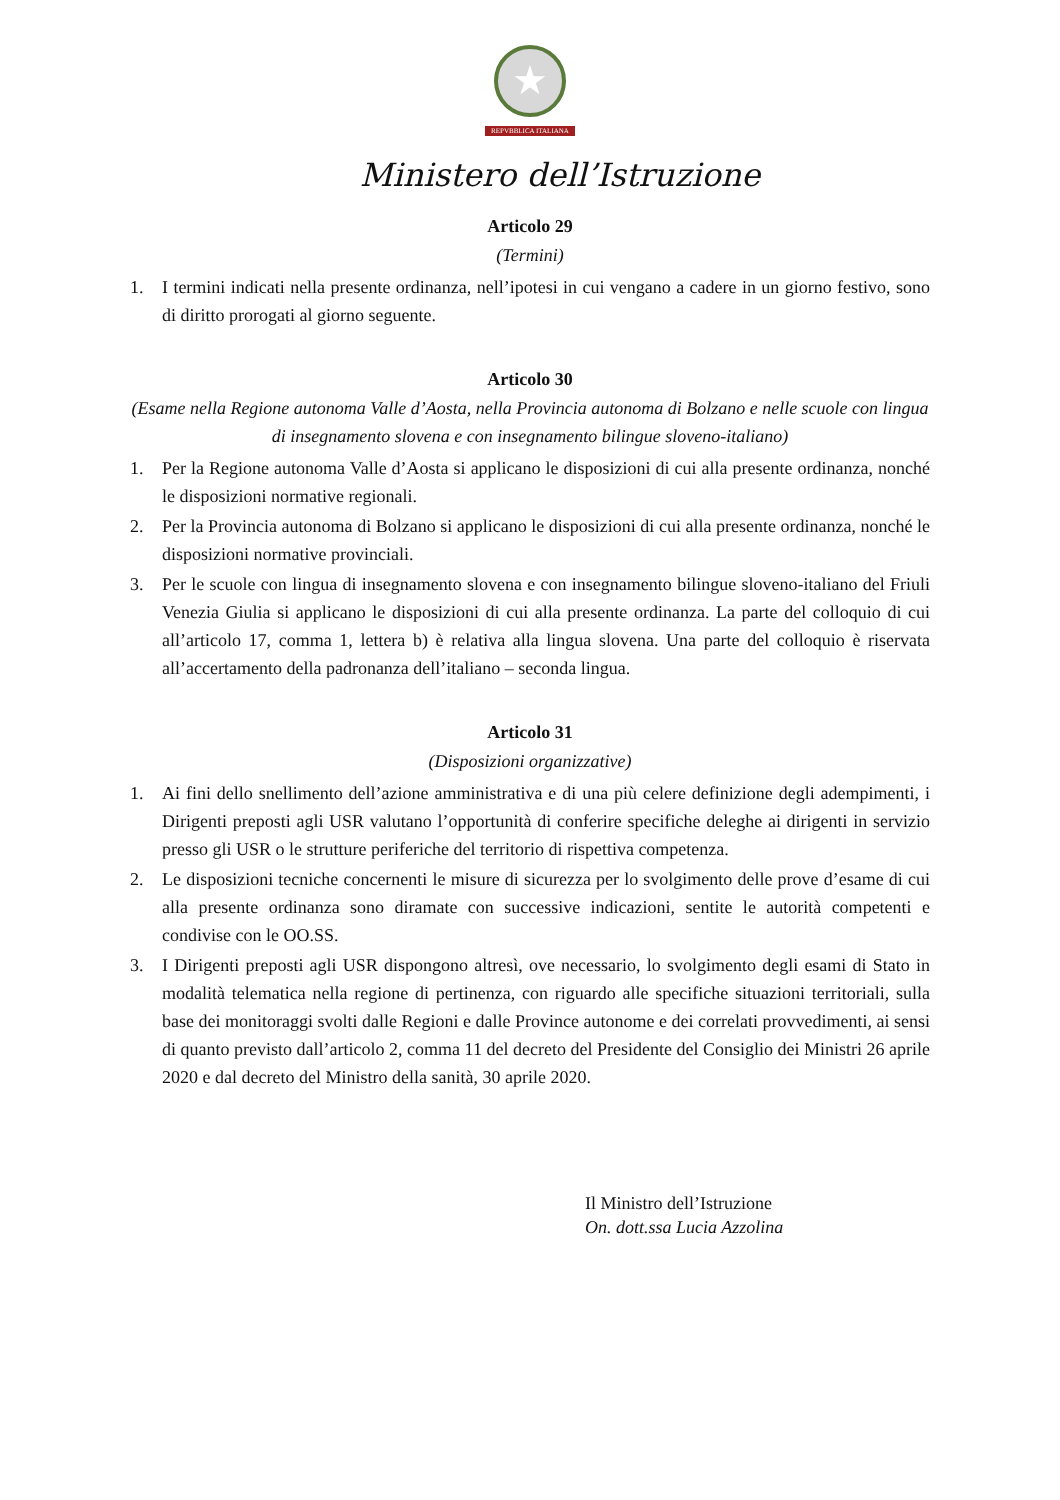★
REPVBBLICA ITALIANA
Ministero dell’Istruzione
Articolo 29
(Termini)
1. I termini indicati nella presente ordinanza, nell’ipotesi in cui vengano a cadere in un giorno festivo, sono di diritto prorogati al giorno seguente.
Articolo 30
(Esame nella Regione autonoma Valle d’Aosta, nella Provincia autonoma di Bolzano e nelle scuole con lingua di insegnamento slovena e con insegnamento bilingue sloveno-italiano)
1. Per la Regione autonoma Valle d’Aosta si applicano le disposizioni di cui alla presente ordinanza, nonché le disposizioni normative regionali.
2. Per la Provincia autonoma di Bolzano si applicano le disposizioni di cui alla presente ordinanza, nonché le disposizioni normative provinciali.
3. Per le scuole con lingua di insegnamento slovena e con insegnamento bilingue sloveno-italiano del Friuli Venezia Giulia si applicano le disposizioni di cui alla presente ordinanza. La parte del colloquio di cui all’articolo 17, comma 1, lettera b) è relativa alla lingua slovena. Una parte del colloquio è riservata all’accertamento della padronanza dell’italiano – seconda lingua.
Articolo 31
(Disposizioni organizzative)
1. Ai fini dello snellimento dell’azione amministrativa e di una più celere definizione degli adempimenti, i Dirigenti preposti agli USR valutano l’opportunità di conferire specifiche deleghe ai dirigenti in servizio presso gli USR o le strutture periferiche del territorio di rispettiva competenza.
2. Le disposizioni tecniche concernenti le misure di sicurezza per lo svolgimento delle prove d’esame di cui alla presente ordinanza sono diramate con successive indicazioni, sentite le autorità competenti e condivise con le OO.SS.
3. I Dirigenti preposti agli USR dispongono altresì, ove necessario, lo svolgimento degli esami di Stato in modalità telematica nella regione di pertinenza, con riguardo alle specifiche situazioni territoriali, sulla base dei monitoraggi svolti dalle Regioni e dalle Province autonome e dei correlati provvedimenti, ai sensi di quanto previsto dall’articolo 2, comma 11 del decreto del Presidente del Consiglio dei Ministri 26 aprile 2020 e dal decreto del Ministro della sanità, 30 aprile 2020.
Il Ministro dell’Istruzione
On. dott.ssa Lucia Azzolina